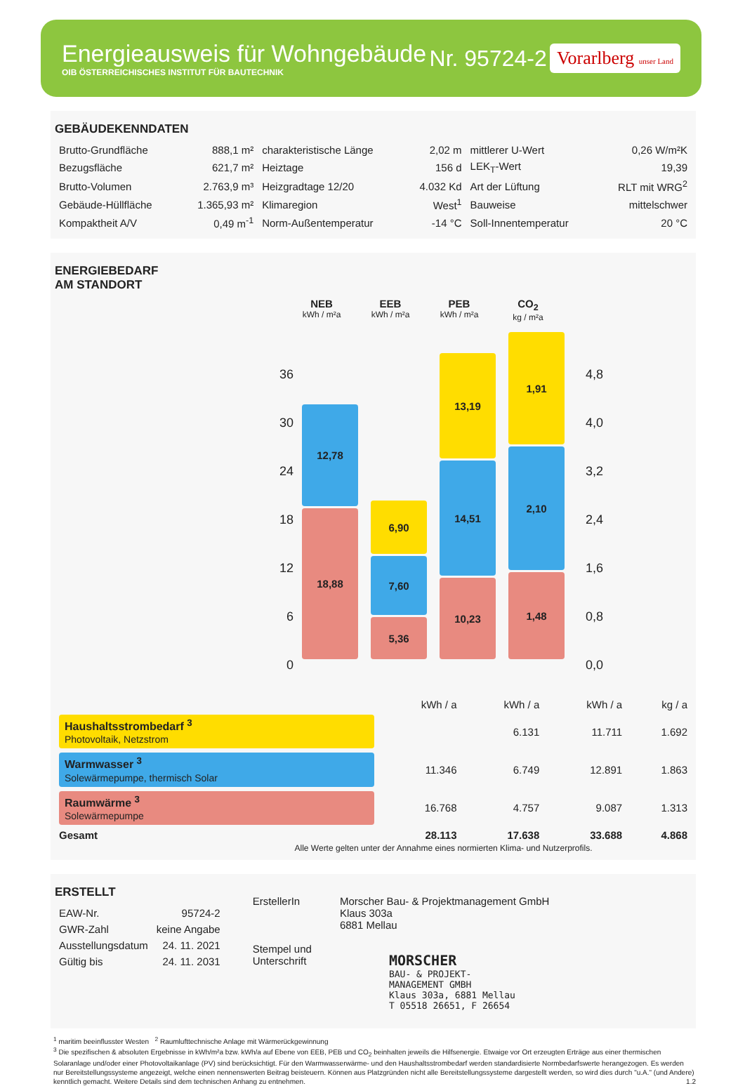Energieausweis für Wohngebäude
OIB ÖSTERREICHISCHES INSTITUT FÜR BAUTECHNIK
Nr. 95724-2
Vorarlberg unser Land
GEBÄUDEKENNDATEN
| Brutto-Grundfläche | 888,1 m² | charakteristische Länge | 2,02 m | mittlerer U-Wert | 0,26 W/m²K |
| Bezugsfläche | 621,7 m² | Heiztage | 156 d | LEK<sub>T</sub>-Wert | 19,39 |
| Brutto-Volumen | 2.763,9 m³ | Heizgradtage 12/20 | 4.032 Kd | Art der Lüftung | RLT mit WRG<sup>2</sup> |
| Gebäude-Hüllfläche | 1.365,93 m² | Klimaregion | West<sup>1</sup> | Bauweise | mittelschwer |
| Kompaktheit A/V | 0,49 m<sup>-1</sup> | Norm-Außentemperatur | -14 °C | Soll-Innentemperatur | 20 °C |
ENERGIEBEDARF
AM STANDORT
NEB
kWh / m²a
EEB
kWh / m²a
PEB
kWh / m²a
CO<sub>2</sub>
kg / m²a
36
30
24
18
12
6
0
12,78
18,88
6,90
7,60
5,36
13,19
14,51
10,23
1,91
2,10
1,48
4,8
4,0
3,2
2,4
1,6
0,8
0,0
| | kWh / a | kWh / a | kWh / a | kg / a |
| Haushaltsstrombedarf <sup>3</sup> Photovoltaik, Netzstrom | | 6.131 | 11.711 | 1.692 |
| Warmwasser <sup>3</sup> Solewärmepumpe, thermisch Solar | 11.346 | 6.749 | 12.891 | 1.863 |
| Raumwärme <sup>3</sup> Solewärmepumpe | 16.768 | 4.757 | 9.087 | 1.313 |
| Gesamt | 28.113 | 17.638 | 33.688 | 4.868 |
Alle Werte gelten unter der Annahme eines normierten Klima- und Nutzerprofils.
ERSTELLT
| EAW-Nr. | 95724-2 |
| GWR-Zahl | keine Angabe |
| Ausstellungsdatum | 24. 11. 2021 |
| Gültig bis | 24. 11. 2031 |
ErstellerIn
Stempel und
Unterschrift
Morscher Bau- & Projektmanagement GmbH
Klaus 303a
6881 Mellau
MORSCHER
BAU- & PROJEKT-
MANAGEMENT GMBH
Klaus 303a, 6881 Mellau
T 05518 26651, F 26654
<sup>1</sup> maritim beeinflusster Westen <sup>2</sup> Raumlufttechnische Anlage mit Wärmerückgewinnung
<sup>3</sup> Die spezifischen & absoluten Ergebnisse in kWh/m²a bzw. kWh/a auf Ebene von EEB, PEB und CO<sub>2</sub> beinhalten jeweils die Hilfsenergie. Etwaige vor Ort erzeugten Erträge aus einer thermischen Solaranlage und/oder einer Photovoltaikanlage (PV) sind berücksichtigt. Für den Warmwasserwärme- und den Haushaltsstrombedarf werden standardisierte Normbedarfswerte herangezogen. Es werden nur Bereitstellungssysteme angezeigt, welche einen nennenswerten Beitrag beisteuern. Können aus Platzgründen nicht alle Bereitstellungssysteme dargestellt werden, so wird dies durch "u.A." (und Andere) kenntlich gemacht. Weitere Details sind dem technischen Anhang zu entnehmen. 1.2